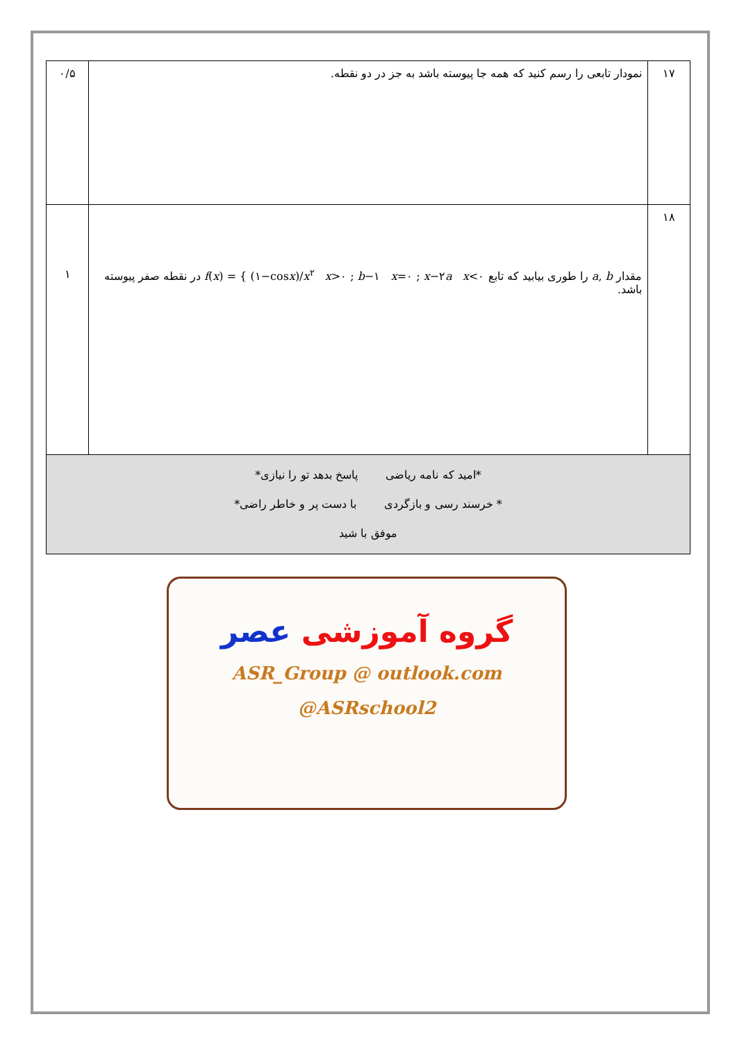| ۱۷ | نمودار تابعی را رسم کنید که همه جا پیوسته باشد به جز در دو نقطه. | ۰/۵ |
| ۱۸ | مقدار a , b را طوری بیابید که تابع f ( x ) = { (۱−cos x )/ x<sup>۲</sup> x >۰ ; b −۱ x =۰ ; x −۲ a x <۰ در نقطه صفر پیوسته باشد. | ۱ |
| *امید که نامه ریاضی پاسخ بدهد تو را نیازی* * خرسند رسی و بازگردی با دست پر و خاطر راضی* موفق با شید | | |
گروه آموزشی عصر
ASR_Group @ outlook.com
@ASRschool2